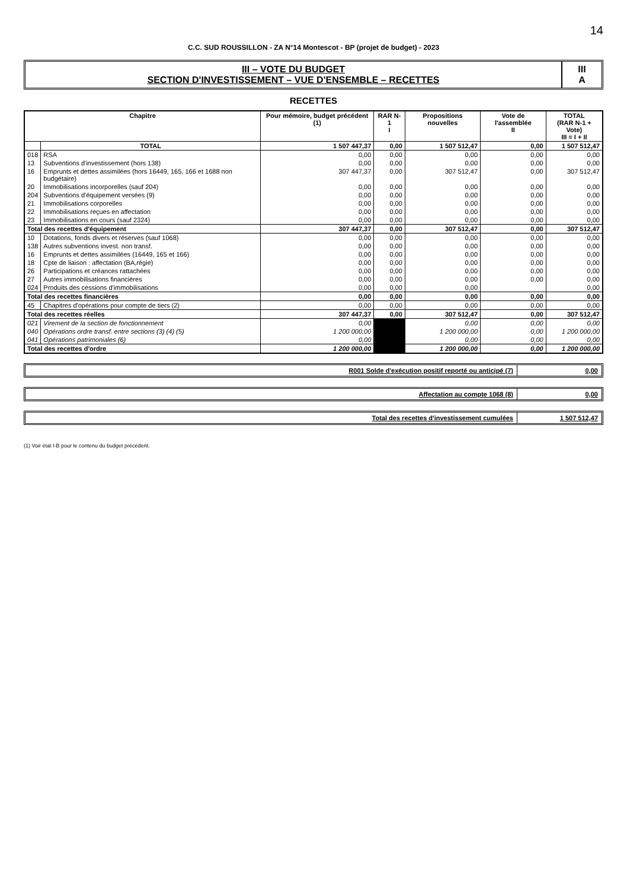14
C.C. SUD ROUSSILLON - ZA N°14 Montescot - BP (projet de budget) - 2023
III – VOTE DU BUDGET
SECTION D'INVESTISSEMENT – VUE D'ENSEMBLE – RECETTES
III
A
RECETTES
| Chapitre | | Pour mémoire, budget précédent (1) | RAR N-1 I | Propositions nouvelles | Vote de l'assemblée II | TOTAL (RAR N-1 + Vote) III = I + II |
| --- | --- | --- | --- | --- | --- | --- |
| | TOTAL | 1 507 447,37 | 0,00 | 1 507 512,47 | 0,00 | 1 507 512,47 |
| 018 | RSA | 0,00 | 0,00 | 0,00 | 0,00 | 0,00 |
| 13 | Subventions d'investissement (hors 138) | 0,00 | 0,00 | 0,00 | 0,00 | 0,00 |
| 16 | Emprunts et dettes assimilées (hors 16449, 165, 166 et 1688 non budgétaire) | 307 447,37 | 0,00 | 307 512,47 | 0,00 | 307 512,47 |
| 20 | Immobilisations incorporelles (sauf 204) | 0,00 | 0,00 | 0,00 | 0,00 | 0,00 |
| 204 | Subventions d'équipement versées (9) | 0,00 | 0,00 | 0,00 | 0,00 | 0,00 |
| 21 | Immobilisations corporelles | 0,00 | 0,00 | 0,00 | 0,00 | 0,00 |
| 22 | Immobilisations reçues en affectation | 0,00 | 0,00 | 0,00 | 0,00 | 0,00 |
| 23 | Immobilisations en cours (sauf 2324) | 0,00 | 0,00 | 0,00 | 0,00 | 0,00 |
| Total des recettes d'équipement | | 307 447,37 | 0,00 | 307 512,47 | 0,00 | 307 512,47 |
| 10 | Dotations, fonds divers et réserves (sauf 1068) | 0,00 | 0,00 | 0,00 | 0,00 | 0,00 |
| 138 | Autres subventions invest. non transf. | 0,00 | 0,00 | 0,00 | 0,00 | 0,00 |
| 16 | Emprunts et dettes assimilées (16449, 165 et 166) | 0,00 | 0,00 | 0,00 | 0,00 | 0,00 |
| 18 | Cpte de liaison : affectation (BA,régie) | 0,00 | 0,00 | 0,00 | 0,00 | 0,00 |
| 26 | Participations et créances rattachées | 0,00 | 0,00 | 0,00 | 0,00 | 0,00 |
| 27 | Autres immobilisations financières | 0,00 | 0,00 | 0,00 | 0,00 | 0,00 |
| 024 | Produits des cessions d'immobilisations | 0,00 | 0,00 | 0,00 | | 0,00 |
| Total des recettes financières | | 0,00 | 0,00 | 0,00 | 0,00 | 0,00 |
| 45 | Chapitres d'opérations pour compte de tiers (2) | 0,00 | 0,00 | 0,00 | 0,00 | 0,00 |
| Total des recettes réelles | | 307 447,37 | 0,00 | 307 512,47 | 0,00 | 307 512,47 |
| 021 | Virement de la section de fonctionnement | 0,00 | | 0,00 | 0,00 | 0,00 |
| 040 | Opérations ordre transf. entre sections (3) (4) (5) | 1 200 000,00 | | 1 200 000,00 | 0,00 | 1 200 000,00 |
| 041 | Opérations patrimoniales (6) | 0,00 | | 0,00 | 0,00 | 0,00 |
| Total des recettes d'ordre | | 1 200 000,00 | | 1 200 000,00 | 0,00 | 1 200 000,00 |
R001 Solde d'exécution positif reporté ou anticipé (7)
0,00
Affectation au compte 1068 (8) 0,00
Total des recettes d'investissement cumulées
1 507 512,47
(1) Voir état I-B pour le contenu du budget précédent.